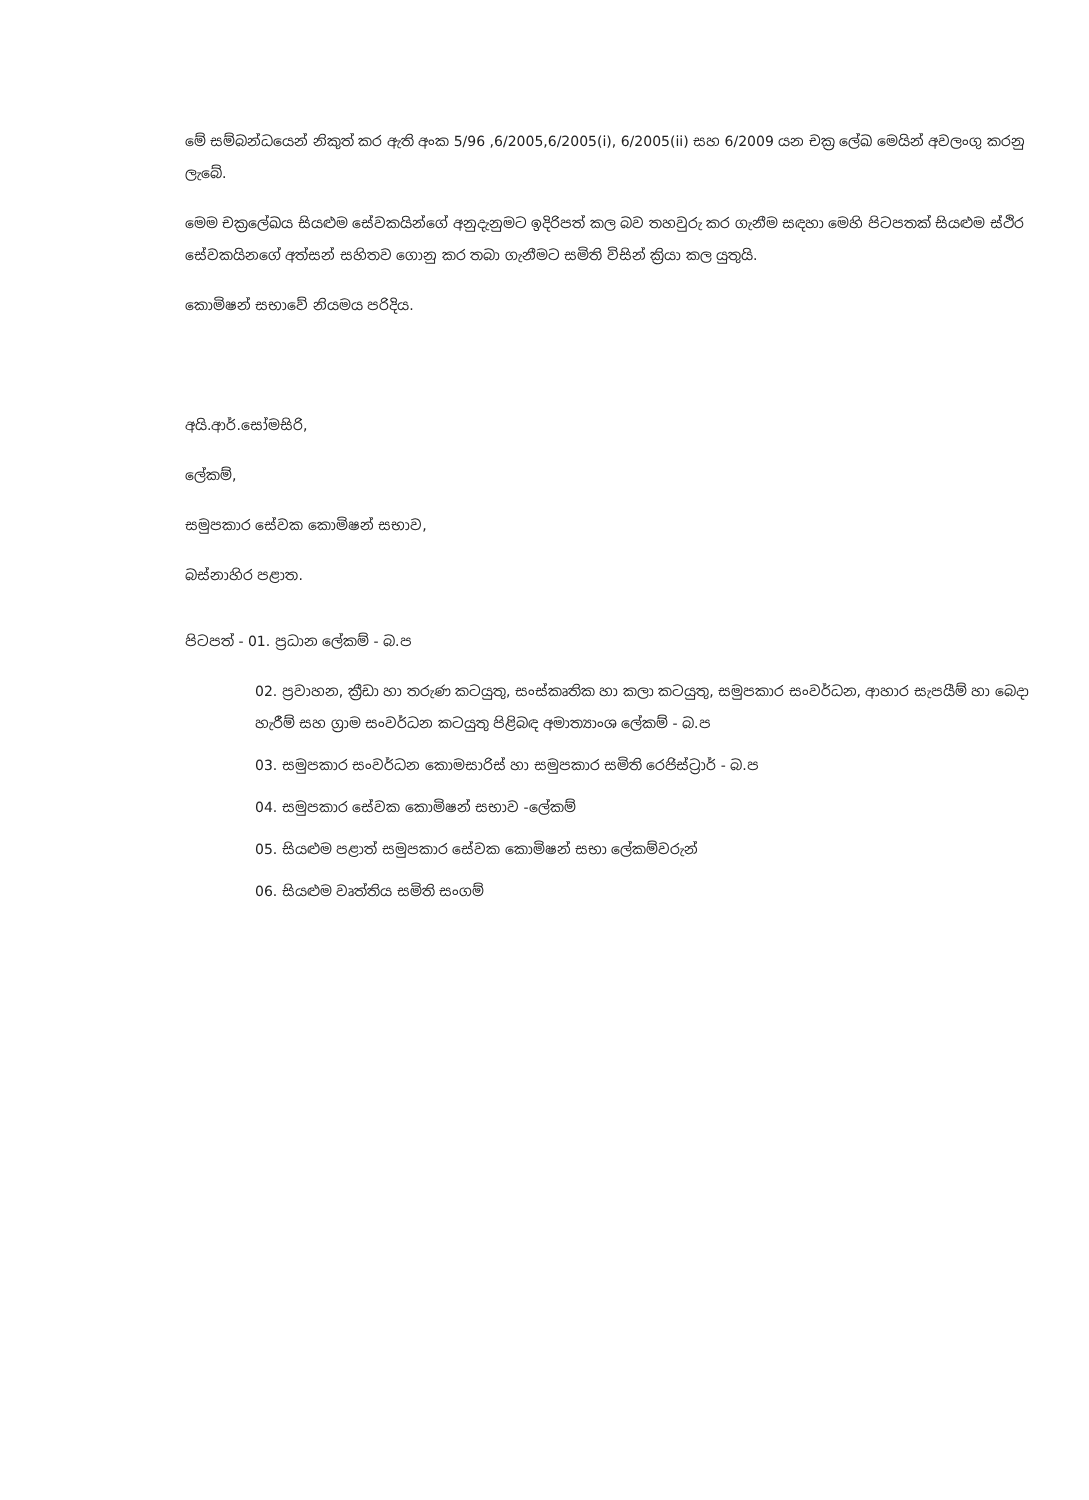මේ සම්බන්ධයෙන් නිකුත් කර ඇති අංක 5/96 ,6/2005,6/2005(i), 6/2005(ii) සහ 6/2009 යන චක්‍ර ලේඛ මෙයින් අවලංගු කරනු ලැබේ.
මෙම චක්‍රලේඛය සියළුම සේවකයින්ගේ අනුදැනුමට ඉදිරිපත් කල බව තහවුරු කර ගැනීම සඳහා මෙහි පිටපතක් සියළුම ස්ථිර සේවකයිනගේ අත්සන් සහිතව ගොනු කර තබා ගැනීමට සමිති විසින් ක්‍රියා කල යුතුයි.
කොමිෂන් සභාවේ නියමය පරිදිය.
අයි.ආර්.සෝමසිරි,
ලේකම්,
සමුපකාර සේවක කොමිෂන් සභාව,
බස්නාහිර පළාත.
පිටපත් - 01. ප්‍රධාන ලේකම් - බ.ප
02. ප්‍රවාහන, ක්‍රීඩා හා තරුණ කටයුතු, සංස්කෘතික හා කලා කටයුතු, සමුපකාර සංවර්ධන, ආහාර සැපයීම් හා බෙදා හැරීම් සහ ග්‍රාම සංවර්ධන කටයුතු පිළිබඳ අමාත්‍යාංශ ලේකම් - බ.ප
03. සමුපකාර සංවර්ධන කොමසාරිස් හා සමුපකාර සමිති රෙජිස්ට්‍රාර් - බ.ප
04. සමුපකාර සේවක කොමිෂන් සභාව -ලේකම්
05. සියළුම පළාත් සමුපකාර සේවක කොමිෂන් සභා ලේකම්වරුන්
06. සියළුම වෘත්තිය සමිති සංගම්